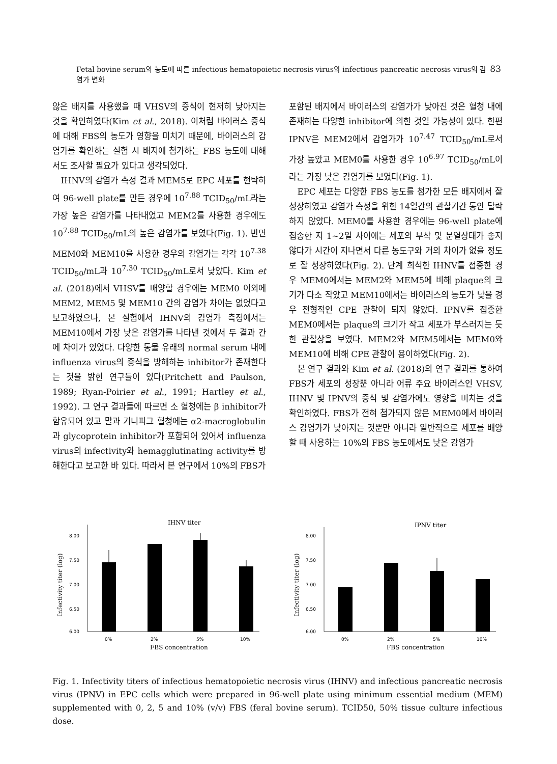Fetal bovine serum의 농도에 따른 infectious hematopoietic necrosis virus와 infectious pancreatic necrosis virus의 감염가 변화 83
않은 배지를 사용했을 때 VHSV의 증식이 현저히 낮아지는 것을 확인하였다(Kim et al., 2018). 이처럼 바이러스 증식에 대해 FBS의 농도가 영향을 미치기 때문에, 바이러스의 감염가를 확인하는 실험 시 배지에 첨가하는 FBS 농도에 대해서도 조사할 필요가 있다고 생각되었다.
IHNV의 감염가 측정 결과 MEM5로 EPC 세포를 현탁하여 96-well plate를 만든 경우에 10<sup>7.88</sup> TCID<sub>50</sub>/mL라는 가장 높은 감염가를 나타내었고 MEM2를 사용한 경우에도 10<sup>7.88</sup> TCID<sub>50</sub>/mL의 높은 감염가를 보였다(Fig. 1). 반면 MEM0와 MEM10을 사용한 경우의 감염가는 각각 10<sup>7.38</sup> TCID<sub>50</sub>/mL과 10<sup>7.30</sup> TCID<sub>50</sub>/mL로서 낮았다. Kim et al. (2018)에서 VHSV를 배양할 경우에는 MEM0 이외에 MEM2, MEM5 및 MEM10 간의 감염가 차이는 없었다고 보고하였으나, 본 실험에서 IHNV의 감염가 측정에서는 MEM10에서 가장 낮은 감염가를 나타낸 것에서 두 결과 간에 차이가 있었다. 다양한 동물 유래의 normal serum 내에 influenza virus의 증식을 방해하는 inhibitor가 존재한다는 것을 밝힌 연구들이 있다(Pritchett and Paulson, 1989; Ryan-Poirier et al., 1991; Hartley et al., 1992). 그 연구 결과들에 따르면 소 혈청에는 β inhibitor가 함유되어 있고 말과 기니피그 혈청에는 α2-macroglobulin과 glycoprotein inhibitor가 포함되어 있어서 influenza virus의 infectivity와 hemagglutinating activity를 방해한다고 보고한 바 있다. 따라서 본 연구에서 10%의 FBS가
포함된 배지에서 바이러스의 감염가가 낮아진 것은 혈청 내에 존재하는 다양한 inhibitor에 의한 것일 가능성이 있다. 한편 IPNV은 MEM2에서 감염가가 10<sup>7.47</sup> TCID<sub>50</sub>/mL로서 가장 높았고 MEM0를 사용한 경우 10<sup>6.97</sup> TCID<sub>50</sub>/mL이라는 가장 낮은 감염가를 보였다(Fig. 1).
EPC 세포는 다양한 FBS 농도를 첨가한 모든 배지에서 잘 성장하였고 감염가 측정을 위한 14일간의 관찰기간 동안 탈락하지 않았다. MEM0를 사용한 경우에는 96-well plate에 접종한 지 1~2일 사이에는 세포의 부착 및 분열상태가 좋지 않다가 시간이 지나면서 다른 농도구와 거의 차이가 없을 정도로 잘 성장하였다(Fig. 2). 단계 희석한 IHNV를 접종한 경우 MEM0에서는 MEM2와 MEM5에 비해 plaque의 크기가 다소 작았고 MEM10에서는 바이러스의 농도가 낮을 경우 전형적인 CPE 관찰이 되지 않았다. IPNV를 접종한 MEM0에서는 plaque의 크기가 작고 세포가 부스러지는 듯한 관찰상을 보였다. MEM2와 MEM5에서는 MEM0와 MEM10에 비해 CPE 관찰이 용이하였다(Fig. 2).
본 연구 결과와 Kim et al. (2018)의 연구 결과를 통하여 FBS가 세포의 성장뿐 아니라 어류 주요 바이러스인 VHSV, IHNV 및 IPNV의 증식 및 감염가에도 영향을 미치는 것을 확인하였다. FBS가 전혀 첨가되지 않은 MEM0에서 바이러스 감염가가 낮아지는 것뿐만 아니라 일반적으로 세포를 배양할 때 사용하는 10%의 FBS 농도에서도 낮은 감염가
IHNV titer
Infectivity titer (log)
8.00
7.50
7.00
6.50
6.00
0%
2%
5%
10%
FBS concentration
IPNV titer
Infectivity titer (log)
8.00
7.50
7.00
6.50
6.00
0%
2%
5%
10%
FBS concentration
Fig. 1. Infectivity titers of infectious hematopoietic necrosis virus (IHNV) and infectious pancreatic necrosis virus (IPNV) in EPC cells which were prepared in 96-well plate using minimum essential medium (MEM) supplemented with 0, 2, 5 and 10% (v/v) FBS (feral bovine serum). TCID50, 50% tissue culture infectious dose.